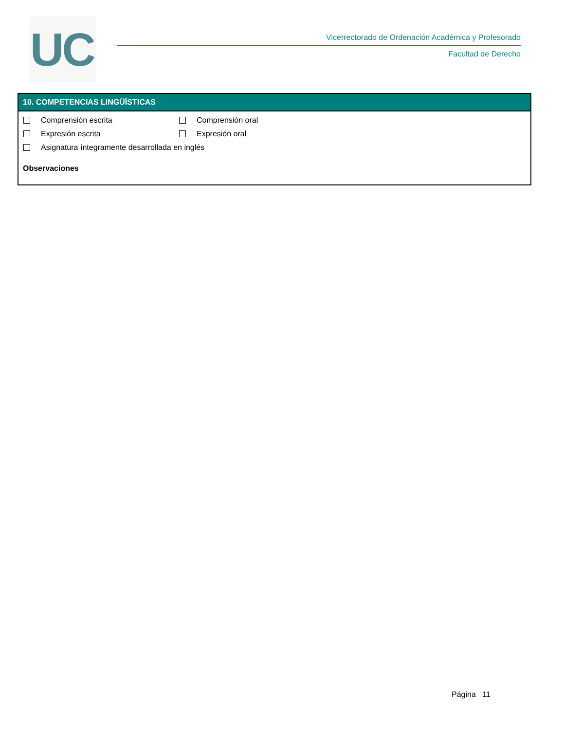UC
Vicerrectorado de Ordenación Académica y Profesorado
Facultad de Derecho
10. COMPETENCIAS LINGÜÍSTICAS
Comprensión escrita Comprensión oral
Expresión escrita Expresión oral
Asignatura íntegramente desarrollada en inglés
Observaciones
Página 11